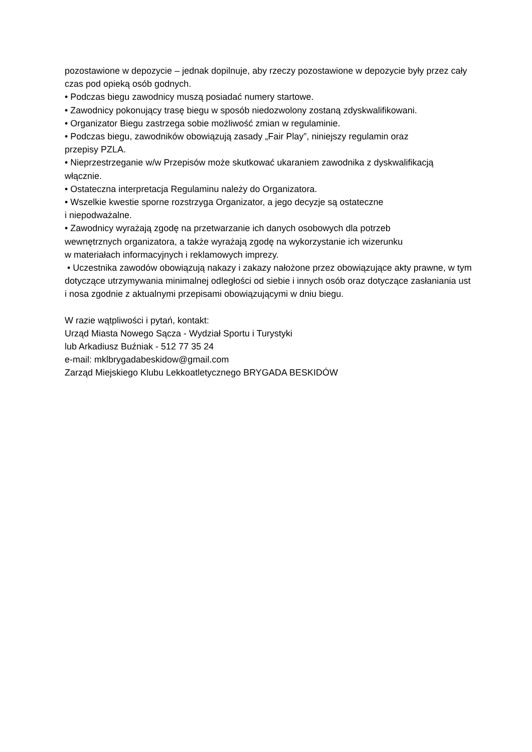pozostawione w depozycie – jednak dopilnuje, aby rzeczy pozostawione w depozycie były przez cały czas pod opieką osób godnych.
• Podczas biegu zawodnicy muszą posiadać numery startowe.
• Zawodnicy pokonujący trasę biegu w sposób niedozwolony zostaną zdyskwalifikowani.
• Organizator Biegu zastrzega sobie możliwość zmian w regulaminie.
• Podczas biegu, zawodników obowiązują zasady „Fair Play”, niniejszy regulamin oraz
przepisy PZLA.
• Nieprzestrzeganie w/w Przepisów może skutkować ukaraniem zawodnika z dyskwalifikacją włącznie.
• Ostateczna interpretacja Regulaminu należy do Organizatora.
• Wszelkie kwestie sporne rozstrzyga Organizator, a jego decyzje są ostateczne
i niepodważalne.
• Zawodnicy wyrażają zgodę na przetwarzanie ich danych osobowych dla potrzeb
wewnętrznych organizatora, a także wyrażają zgodę na wykorzystanie ich wizerunku
w materiałach informacyjnych i reklamowych imprezy.
• Uczestnika zawodów obowiązują nakazy i zakazy nałożone przez obowiązujące akty prawne, w tym dotyczące utrzymywania minimalnej odległości od siebie i innych osób oraz dotyczące zasłaniania ust i nosa zgodnie z aktualnymi przepisami obowiązującymi w dniu biegu.
W razie wątpliwości i pytań, kontakt:
Urząd Miasta Nowego Sącza - Wydział Sportu i Turystyki
lub Arkadiusz Buźniak - 512 77 35 24
e-mail: mklbrygadabeskidow@gmail.com
Zarząd Miejskiego Klubu Lekkoatletycznego BRYGADA BESKIDÓW